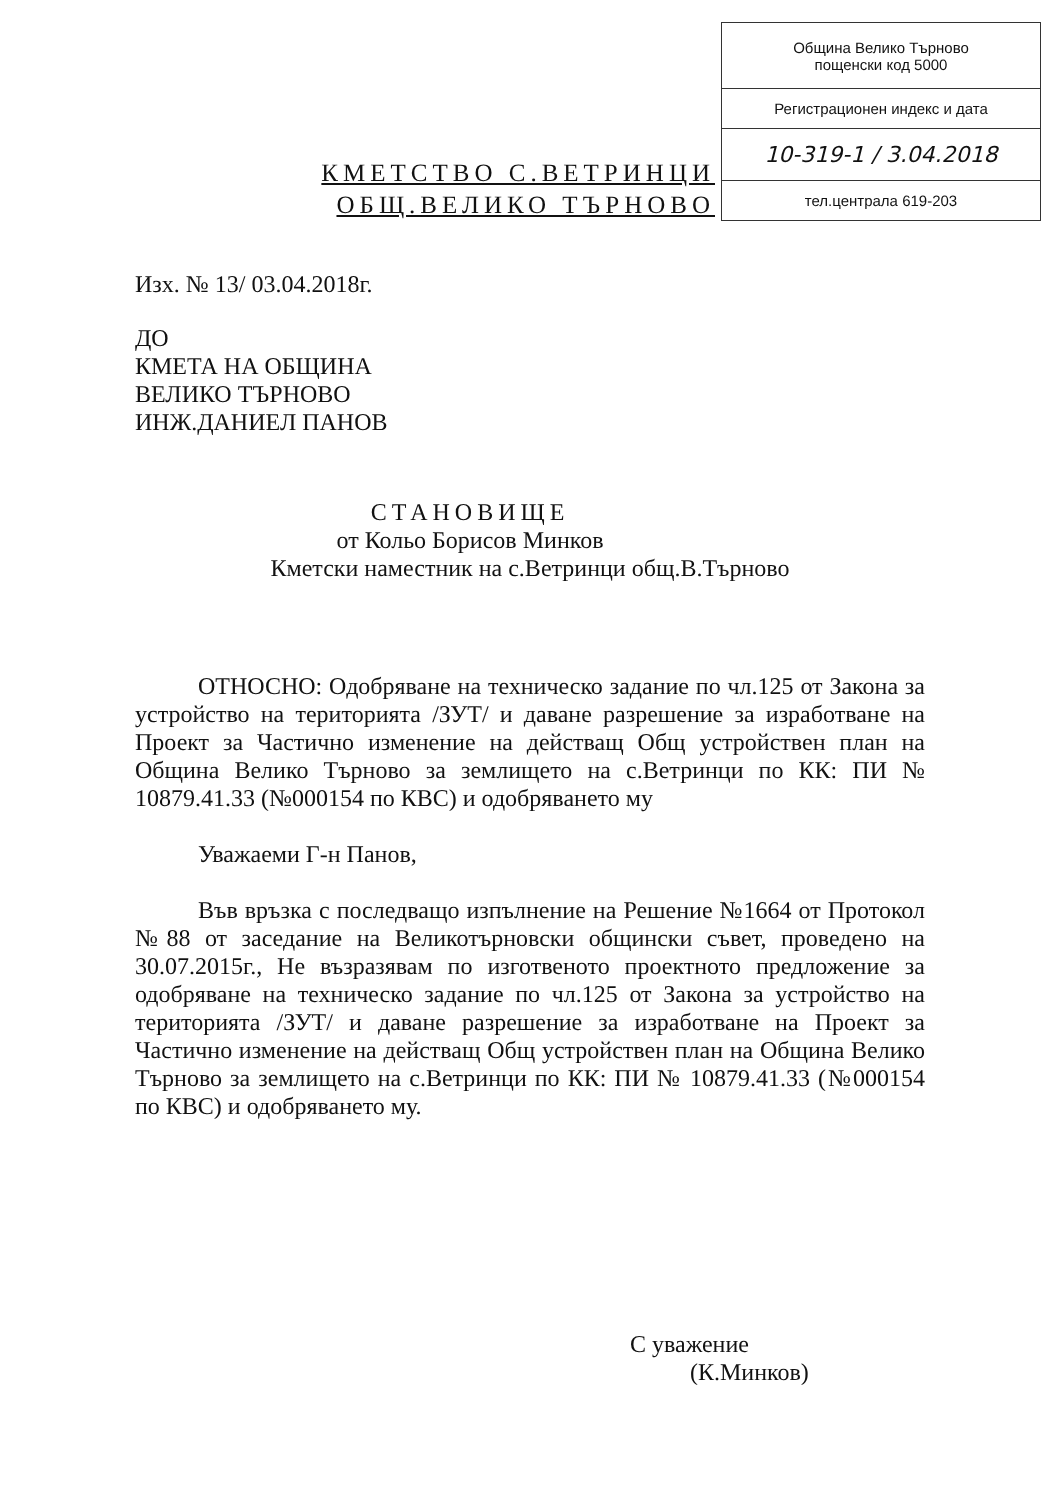КМЕТСТВО С.ВЕТРИНЦИ
ОБЩ.ВЕЛИКО ТЪРНОВО
| Община Велико Търново пощенски код 5000 |
| Регистрационен индекс и дата |
| 10-319-1 / 3.04.2018 |
| тел.централа 619-203 |
Изх. № 13/ 03.04.2018г.
ДО
КМЕТА НА ОБЩИНА
ВЕЛИКО ТЪРНОВО
ИНЖ.ДАНИЕЛ ПАНОВ
СТАНОВИЩЕ
от Кольо Борисов Минков
Кметски наместник на с.Ветринци общ.В.Търново
ОТНОСНО: Одобряване на техническо задание по чл.125 от Закона за устройство на територията /ЗУТ/ и даване разрешение за изработване на Проект за Частично изменение на действащ Общ устройствен план на Община Велико Търново за землището на с.Ветринци по КК: ПИ № 10879.41.33 (№000154 по КВС) и одобряването му
Уважаеми Г-н Панов,
Във връзка с последващо изпълнение на Решение №1664 от Протокол №88 от заседание на Великотърновски общински съвет, проведено на 30.07.2015г., Не възразявам по изготвеното проектното предложение за одобряване на техническо задание по чл.125 от Закона за устройство на територията /ЗУТ/ и даване разрешение за изработване на Проект за Частично изменение на действащ Общ устройствен план на Община Велико Търново за землището на с.Ветринци по КК: ПИ № 10879.41.33 (№000154 по КВС) и одобряването му.
С уважение
(К.Минков)